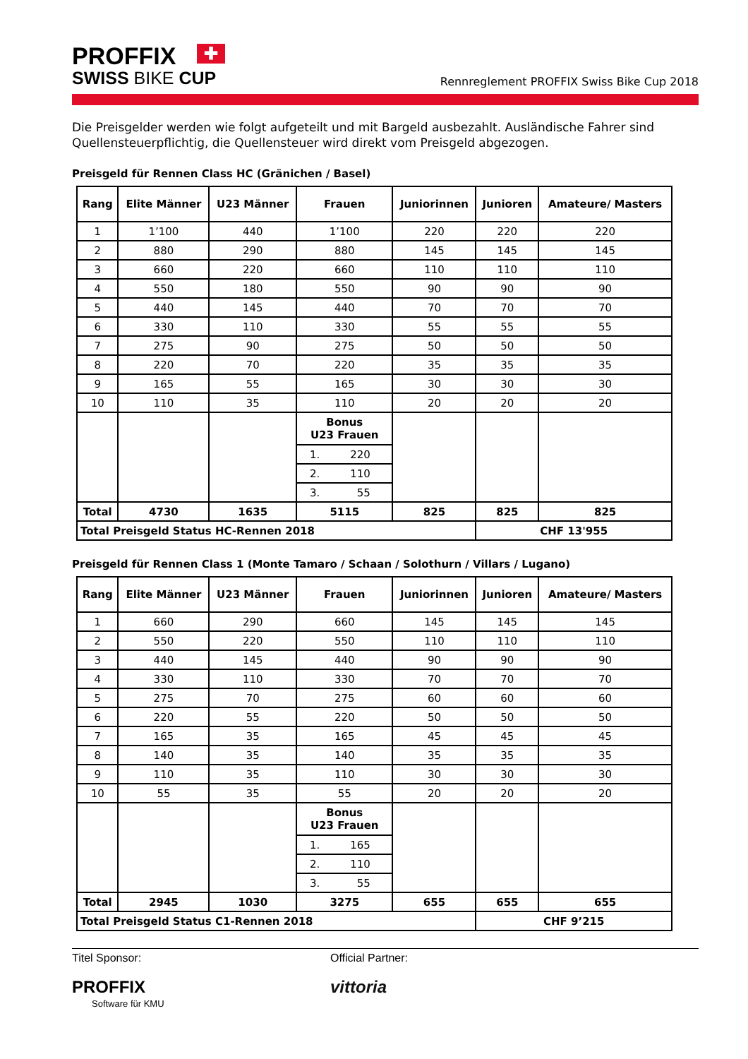PROFFIX ✚
SWISS BIKE CUP
Rennreglement PROFFIX Swiss Bike Cup 2018
Die Preisgelder werden wie folgt aufgeteilt und mit Bargeld ausbezahlt. Ausländische Fahrer sind Quellensteuerpflichtig, die Quellensteuer wird direkt vom Preisgeld abgezogen.
Preisgeld für Rennen Class HC (Gränichen / Basel)
| Rang | Elite Männer | U23 Männer | Frauen | Juniorinnen | Junioren | Amateure/ Masters |
| --- | --- | --- | --- | --- | --- | --- |
| 1 | 1’100 | 440 | 1’100 | 220 | 220 | 220 |
| 2 | 880 | 290 | 880 | 145 | 145 | 145 |
| 3 | 660 | 220 | 660 | 110 | 110 | 110 |
| 4 | 550 | 180 | 550 | 90 | 90 | 90 |
| 5 | 440 | 145 | 440 | 70 | 70 | 70 |
| 6 | 330 | 110 | 330 | 55 | 55 | 55 |
| 7 | 275 | 90 | 275 | 50 | 50 | 50 |
| 8 | 220 | 70 | 220 | 35 | 35 | 35 |
| 9 | 165 | 55 | 165 | 30 | 30 | 30 |
| 10 | 110 | 35 | 110 | 20 | 20 | 20 |
| | | | Bonus U23 Frauen / 1. 220 / / 2. 110 / / 3. 55 / | | | |
| Total | 4730 | 1635 | 5115 | 825 | 825 | 825 |
| Total Preisgeld Status HC-Rennen 2018 | | | | | CHF 13'955 | |
Preisgeld für Rennen Class 1 (Monte Tamaro / Schaan / Solothurn / Villars / Lugano)
| Rang | Elite Männer | U23 Männer | Frauen | Juniorinnen | Junioren | Amateure/ Masters |
| --- | --- | --- | --- | --- | --- | --- |
| 1 | 660 | 290 | 660 | 145 | 145 | 145 |
| 2 | 550 | 220 | 550 | 110 | 110 | 110 |
| 3 | 440 | 145 | 440 | 90 | 90 | 90 |
| 4 | 330 | 110 | 330 | 70 | 70 | 70 |
| 5 | 275 | 70 | 275 | 60 | 60 | 60 |
| 6 | 220 | 55 | 220 | 50 | 50 | 50 |
| 7 | 165 | 35 | 165 | 45 | 45 | 45 |
| 8 | 140 | 35 | 140 | 35 | 35 | 35 |
| 9 | 110 | 35 | 110 | 30 | 30 | 30 |
| 10 | 55 | 35 | 55 | 20 | 20 | 20 |
| | | | Bonus U23 Frauen / 1. 165 / / 2. 110 / / 3. 55 / | | | |
| Total | 2945 | 1030 | 3275 | 655 | 655 | 655 |
| Total Preisgeld Status C1-Rennen 2018 | | | | | CHF 9’215 | |
Titel Sponsor:
PROFFIX
Software für KMU
Official Partner:
vittoria